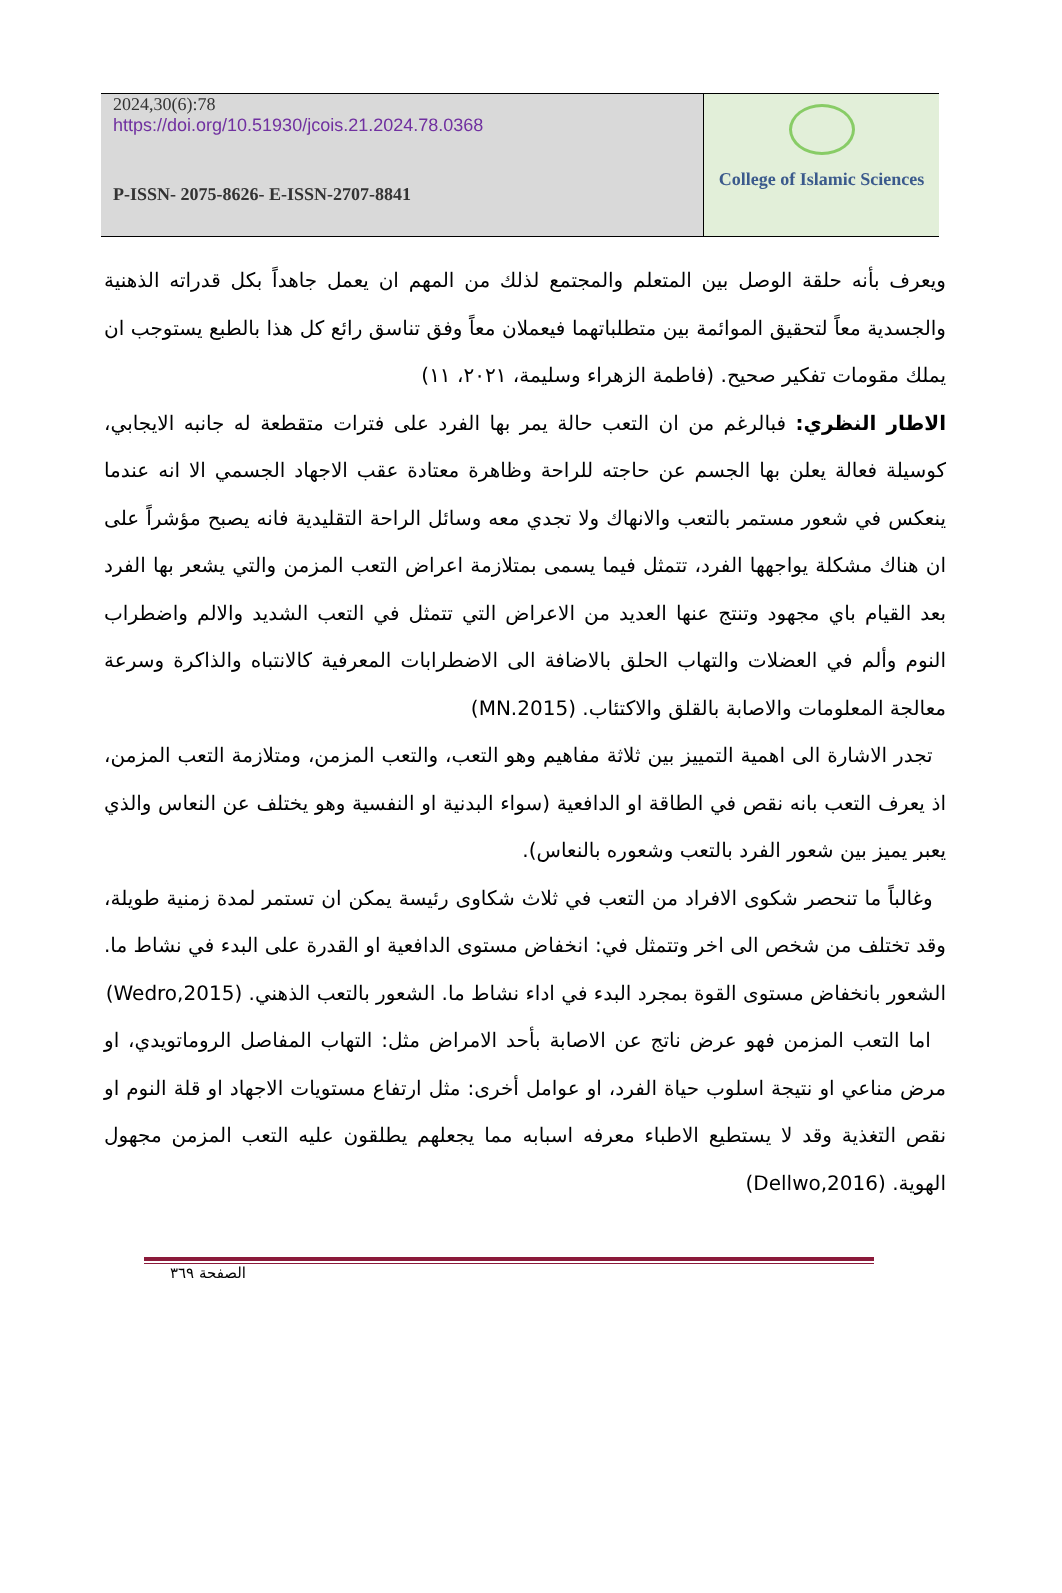2024,30(6):78
https://doi.org/10.51930/jcois.21.2024.78.0368
P-ISSN- 2075-8626- E-ISSN-2707-8841
College of Islamic Sciences
ويعرف بأنه حلقة الوصل بين المتعلم والمجتمع لذلك من المهم ان يعمل جاهداً بكل قدراته الذهنية والجسدية معاً لتحقيق الموائمة بين متطلباتهما فيعملان معاً وفق تناسق رائع كل هذا بالطبع يستوجب ان يملك مقومات تفكير صحيح. (فاطمة الزهراء وسليمة، ٢٠٢١، ١١)
الاطار النظري: فبالرغم من ان التعب حالة يمر بها الفرد على فترات متقطعة له جانبه الايجابي، كوسيلة فعالة يعلن بها الجسم عن حاجته للراحة وظاهرة معتادة عقب الاجهاد الجسمي الا انه عندما ينعكس في شعور مستمر بالتعب والانهاك ولا تجدي معه وسائل الراحة التقليدية فانه يصبح مؤشراً على ان هناك مشكلة يواجهها الفرد، تتمثل فيما يسمى بمتلازمة اعراض التعب المزمن والتي يشعر بها الفرد بعد القيام باي مجهود وتنتج عنها العديد من الاعراض التي تتمثل في التعب الشديد والالم واضطراب النوم وألم في العضلات والتهاب الحلق بالاضافة الى الاضطرابات المعرفية كالانتباه والذاكرة وسرعة معالجة المعلومات والاصابة بالقلق والاكتئاب. (MN.2015)
تجدر الاشارة الى اهمية التمييز بين ثلاثة مفاهيم وهو التعب، والتعب المزمن، ومتلازمة التعب المزمن، اذ يعرف التعب بانه نقص في الطاقة او الدافعية (سواء البدنية او النفسية وهو يختلف عن النعاس والذي يعبر يميز بين شعور الفرد بالتعب وشعوره بالنعاس).
وغالباً ما تنحصر شكوى الافراد من التعب في ثلاث شكاوى رئيسة يمكن ان تستمر لمدة زمنية طويلة، وقد تختلف من شخص الى اخر وتتمثل في: انخفاض مستوى الدافعية او القدرة على البدء في نشاط ما. الشعور بانخفاض مستوى القوة بمجرد البدء في اداء نشاط ما. الشعور بالتعب الذهني. (Wedro,2015)
اما التعب المزمن فهو عرض ناتج عن الاصابة بأحد الامراض مثل: التهاب المفاصل الروماتويدي، او مرض مناعي او نتيجة اسلوب حياة الفرد، او عوامل أخرى: مثل ارتفاع مستويات الاجهاد او قلة النوم او نقص التغذية وقد لا يستطيع الاطباء معرفه اسبابه مما يجعلهم يطلقون عليه التعب المزمن مجهول الهوية. (Dellwo,2016)
الصفحة ٣٦٩